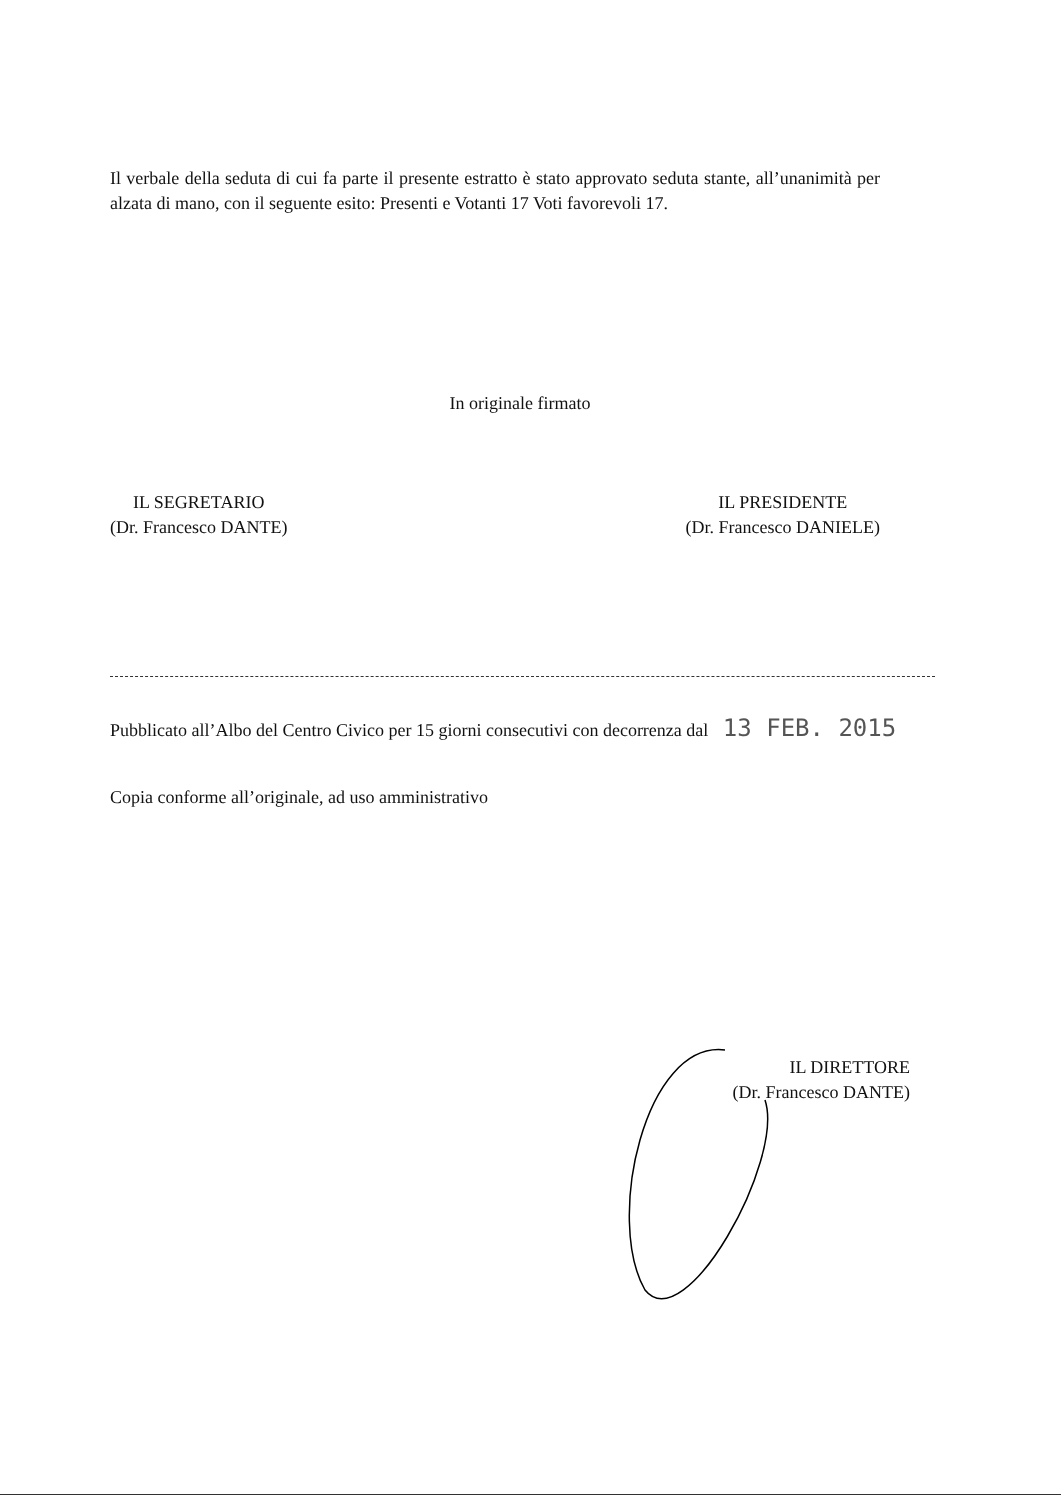Il verbale della seduta di cui fa parte il presente estratto è stato approvato seduta stante, all’unanimità per alzata di mano, con il seguente esito: Presenti e Votanti 17 Voti favorevoli 17.
In originale firmato
IL SEGRETARIO
(Dr. Francesco DANTE)
IL PRESIDENTE
(Dr. Francesco DANIELE)
Pubblicato all’Albo del Centro Civico per 15 giorni consecutivi con decorrenza dal 13 FEB. 2015
Copia conforme all’originale, ad uso amministrativo
IL DIRETTORE
(Dr. Francesco DANTE)